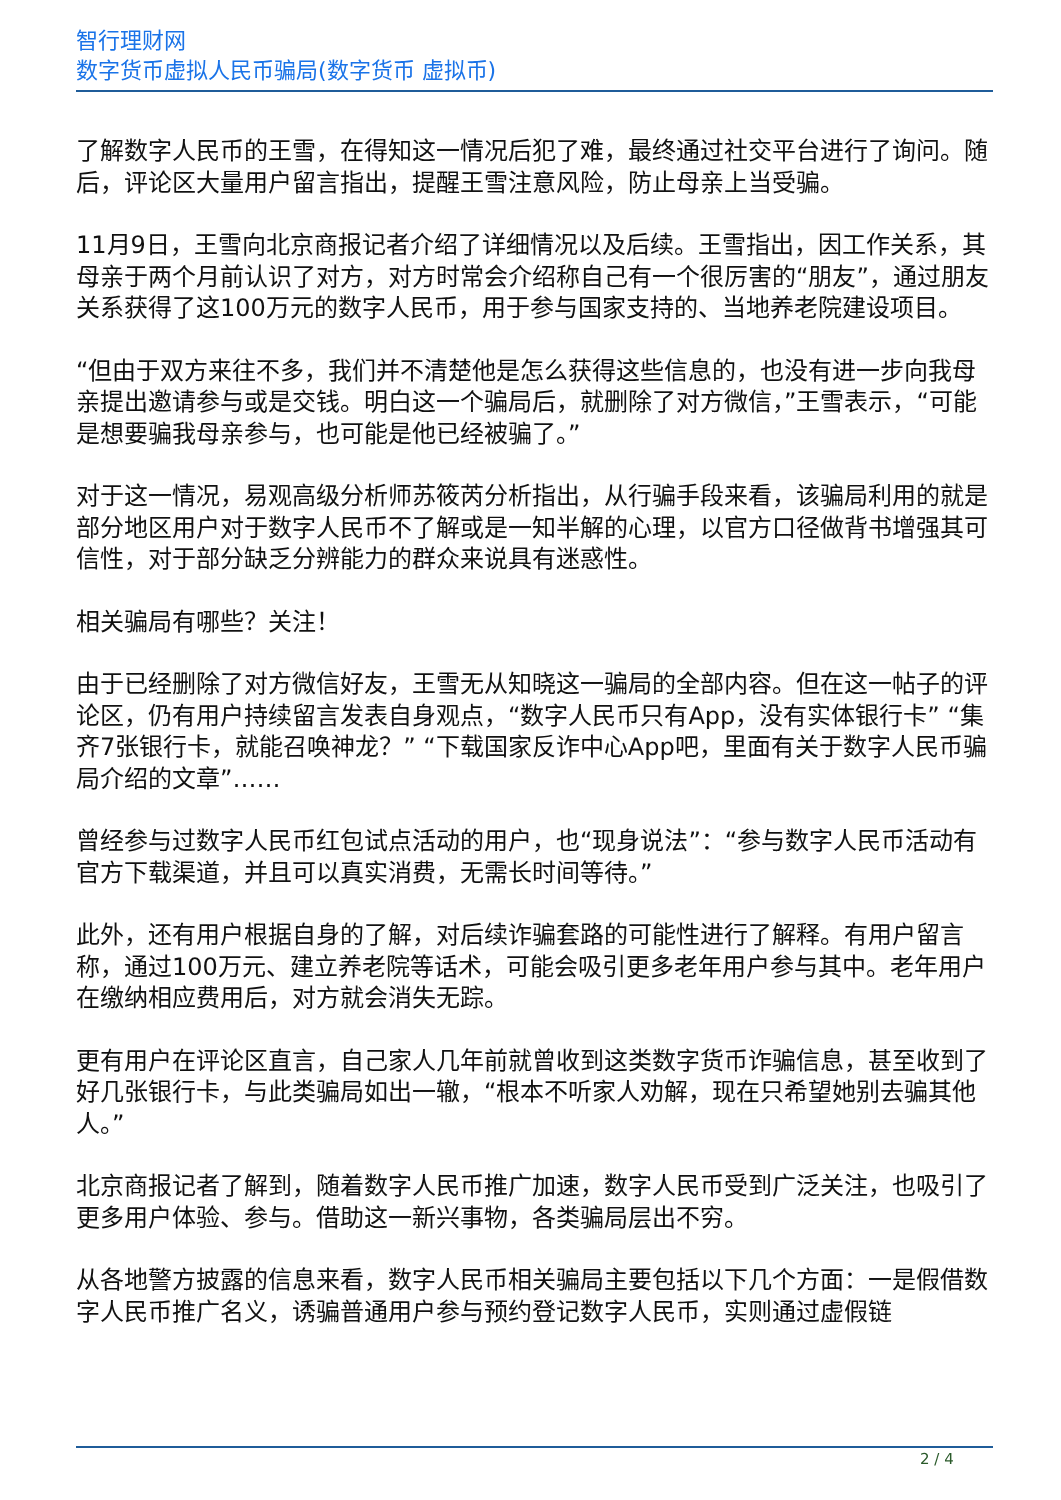智行理财网
数字货币虚拟人民币骗局(数字货币 虚拟币)
了解数字人民币的王雪，在得知这一情况后犯了难，最终通过社交平台进行了询问。随后，评论区大量用户留言指出，提醒王雪注意风险，防止母亲上当受骗。
11月9日，王雪向北京商报记者介绍了详细情况以及后续。王雪指出，因工作关系，其母亲于两个月前认识了对方，对方时常会介绍称自己有一个很厉害的“朋友”，通过朋友关系获得了这100万元的数字人民币，用于参与国家支持的、当地养老院建设项目。
“但由于双方来往不多，我们并不清楚他是怎么获得这些信息的，也没有进一步向我母亲提出邀请参与或是交钱。明白这一个骗局后，就删除了对方微信，”王雪表示，“可能是想要骗我母亲参与，也可能是他已经被骗了。”
对于这一情况，易观高级分析师苏筱芮分析指出，从行骗手段来看，该骗局利用的就是部分地区用户对于数字人民币不了解或是一知半解的心理，以官方口径做背书增强其可信性，对于部分缺乏分辨能力的群众来说具有迷惑性。
相关骗局有哪些？关注！
由于已经删除了对方微信好友，王雪无从知晓这一骗局的全部内容。但在这一帖子的评论区，仍有用户持续留言发表自身观点，“数字人民币只有App，没有实体银行卡” “集齐7张银行卡，就能召唤神龙？” “下载国家反诈中心App吧，里面有关于数字人民币骗局介绍的文章”……
曾经参与过数字人民币红包试点活动的用户，也“现身说法”：“参与数字人民币活动有官方下载渠道，并且可以真实消费，无需长时间等待。”
此外，还有用户根据自身的了解，对后续诈骗套路的可能性进行了解释。有用户留言称，通过100万元、建立养老院等话术，可能会吸引更多老年用户参与其中。老年用户在缴纳相应费用后，对方就会消失无踪。
更有用户在评论区直言，自己家人几年前就曾收到这类数字货币诈骗信息，甚至收到了好几张银行卡，与此类骗局如出一辙，“根本不听家人劝解，现在只希望她别去骗其他人。”
北京商报记者了解到，随着数字人民币推广加速，数字人民币受到广泛关注，也吸引了更多用户体验、参与。借助这一新兴事物，各类骗局层出不穷。
从各地警方披露的信息来看，数字人民币相关骗局主要包括以下几个方面：一是假借数字人民币推广名义，诱骗普通用户参与预约登记数字人民币，实则通过虚假链
2 / 4